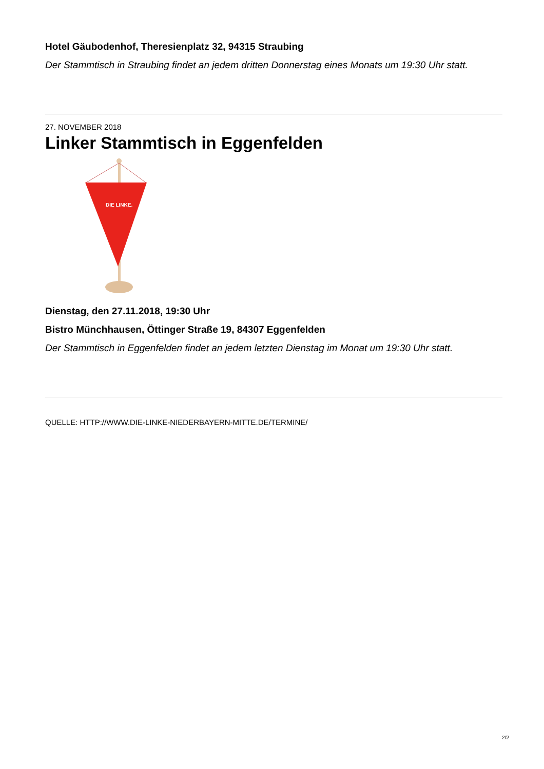Hotel Gäubodenhof, Theresienplatz 32, 94315 Straubing
Der Stammtisch in Straubing findet an jedem dritten Donnerstag eines Monats um 19:30 Uhr statt.
27. NOVEMBER 2018
Linker Stammtisch in Eggenfelden
DIE LINKE.
Dienstag, den 27.11.2018, 19:30 Uhr
Bistro Münchhausen, Öttinger Straße 19, 84307 Eggenfelden
Der Stammtisch in Eggenfelden findet an jedem letzten Dienstag im Monat um 19:30 Uhr statt.
QUELLE: HTTP://WWW.DIE-LINKE-NIEDERBAYERN-MITTE.DE/TERMINE/
2/2